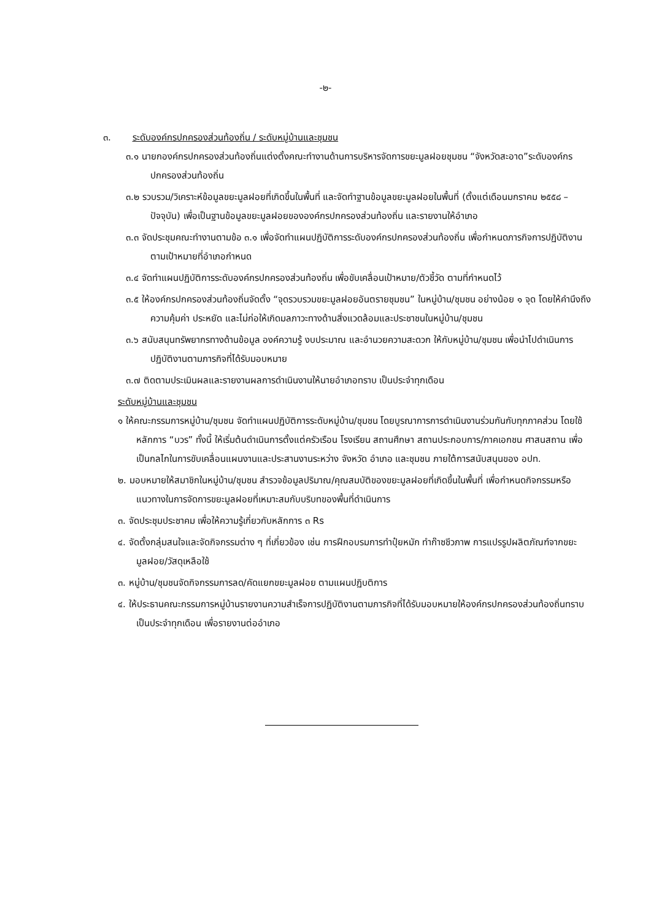-๒-
๓. ระดับองค์กรปกครองส่วนท้องถิ่น / ระดับหมู่บ้านและชุมชน
๓.๑ นายกองค์กรปกครองส่วนท้องถิ่นแต่งตั้งคณะทำงานด้านการบริหารจัดการขยะมูลฝอยชุมชน “จังหวัดสะอาด”ระดับองค์กรปกครองส่วนท้องถิ่น
๓.๒ รวบรวม/วิเคราะห์ข้อมูลขยะมูลฝอยที่เกิดขึ้นในพื้นที่ และจัดทำฐานข้อมูลขยะมูลฝอยในพื้นที่ (ตั้งแต่เดือนมกราคม ๒๕๕๘ – ปัจจุบัน) เพื่อเป็นฐานข้อมูลขยะมูลฝอยขององค์กรปกครองส่วนท้องถิ่น และรายงานให้อำเภอ
๓.๓ จัดประชุมคณะทำงานตามข้อ ๓.๑ เพื่อจัดทำแผนปฏิบัติการระดับองค์กรปกครองส่วนท้องถิ่น เพื่อกำหนดภารกิจการปฏิบัติงานตามเป้าหมายที่อำเภอกำหนด
๓.๔ จัดทำแผนปฏิบัติการระดับองค์กรปกครองส่วนท้องถิ่น เพื่อขับเคลื่อนเป้าหมาย/ตัวชี้วัด ตามที่กำหนดไว้
๓.๕ ให้องค์กรปกครองส่วนท้องถิ่นจัดตั้ง “จุดรวบรวมขยะมูลฝอยอันตรายชุมชน” ในหมู่บ้าน/ชุมชน อย่างน้อย ๑ จุด โดยให้คำนึงถึงความคุ้มค่า ประหยัด และไม่ก่อให้เกิดมลภาวะทางด้านสิ่งแวดล้อมและประชาชนในหมู่บ้าน/ชุมชน
๓.๖ สนับสนุนทรัพยากรทางด้านข้อมูล องค์ความรู้ งบประมาณ และอำนวยความสะดวก ให้กับหมู่บ้าน/ชุมชน เพื่อนำไปดำเนินการปฏิบัติงานตามภารกิจที่ได้รับมอบหมาย
๓.๗ ติดตามประเมินผลและรายงานผลการดำเนินงานให้นายอำเภอทราบ เป็นประจำทุกเดือน
ระดับหมู่บ้านและชุมชน
๑ ให้คณะกรรมการหมู่บ้าน/ชุมชน จัดทำแผนปฏิบัติการระดับหมู่บ้าน/ชุมชน โดยบูรณาการการดำเนินงานร่วมกันกับทุกภาคส่วน โดยใช้หลักการ “บวร” ทั้งนี้ ให้เริ่มต้นดำเนินการตั้งแต่ครัวเรือน โรงเรียน สถานศึกษา สถานประกอบการ/ภาคเอกชน ศาสนสถาน เพื่อเป็นกลไกในการขับเคลื่อนแผนงานและประสานงานระหว่าง จังหวัด อำเภอ และชุมชน ภายใต้การสนับสนุนของ อปท.
๒. มอบหมายให้สมาชิกในหมู่บ้าน/ชุมชน สำรวจข้อมูลปริมาณ/คุณสมบัติของขยะมูลฝอยที่เกิดขึ้นในพื้นที่ เพื่อกำหนดกิจกรรมหรือแนวทางในการจัดการขยะมูลฝอยที่เหมาะสมกับบริบทของพื้นที่ดำเนินการ
๓. จัดประชุมประชาคม เพื่อให้ความรู้เกี่ยวกับหลักการ ๓ Rs
๔. จัดตั้งกลุ่มสนใจและจัดกิจกรรมต่าง ๆ ที่เกี่ยวข้อง เช่น การฝึกอบรมการทำปุ๋ยหมัก ทำก๊าซชีวภาพ การแปรรูปผลิตภัณฑ์จากขยะมูลฝอย/วัสดุเหลือใช้
๓. หมู่บ้าน/ชุมชนจัดกิจกรรมการลด/คัดแยกขยะมูลฝอย ตามแผนปฏิบติการ
๔. ให้ประธานคณะกรรมการหมู่บ้านรายงานความสำเร็จการปฏิบัติงานตามภารกิจที่ได้รับมอบหมายให้องค์กรปกครองส่วนท้องถิ่นทราบเป็นประจำทุกเดือน เพื่อรายงานต่ออำเภอ